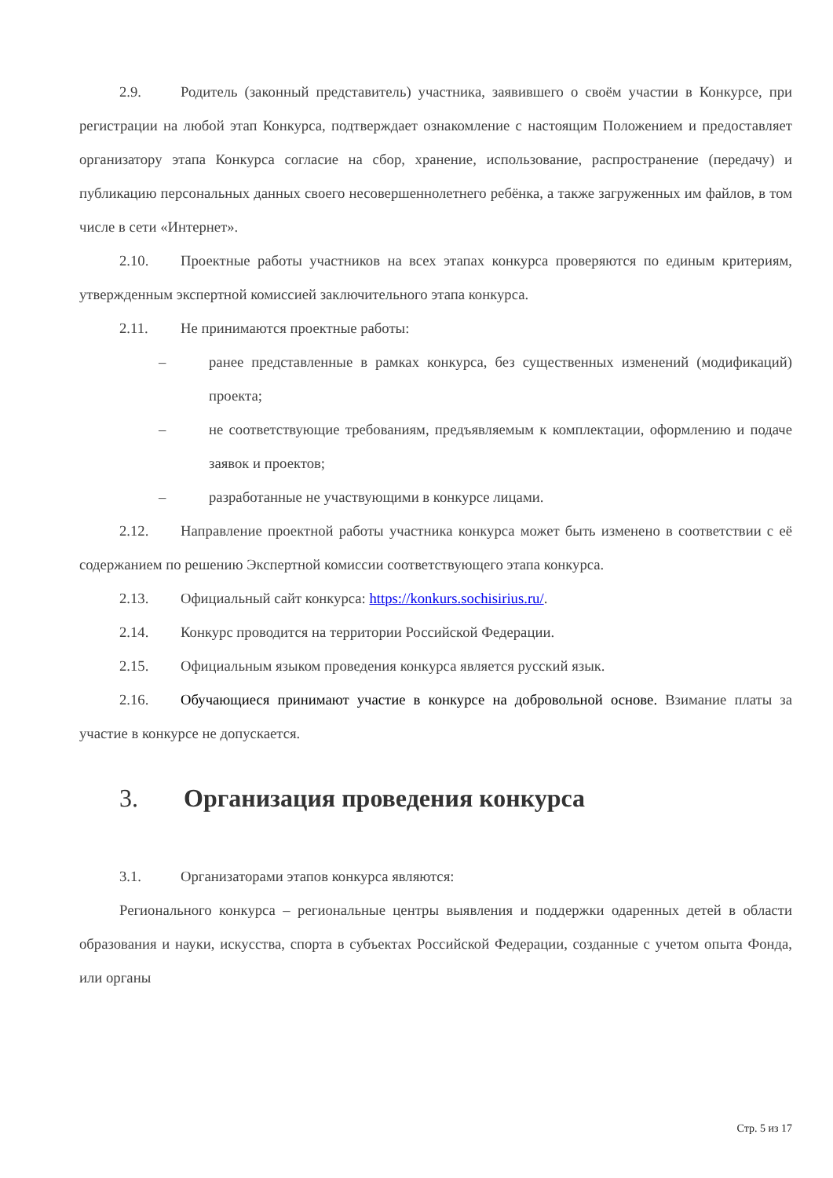2.9. Родитель (законный представитель) участника, заявившего о своём участии в Конкурсе, при регистрации на любой этап Конкурса, подтверждает ознакомление с настоящим Положением и предоставляет организатору этапа Конкурса согласие на сбор, хранение, использование, распространение (передачу) и публикацию персональных данных своего несовершеннолетнего ребёнка, а также загруженных им файлов, в том числе в сети «Интернет».
2.10. Проектные работы участников на всех этапах конкурса проверяются по единым критериям, утвержденным экспертной комиссией заключительного этапа конкурса.
2.11. Не принимаются проектные работы:
– ранее представленные в рамках конкурса, без существенных изменений (модификаций) проекта;
– не соответствующие требованиям, предъявляемым к комплектации, оформлению и подаче заявок и проектов;
– разработанные не участвующими в конкурсе лицами.
2.12. Направление проектной работы участника конкурса может быть изменено в соответствии с её содержанием по решению Экспертной комиссии соответствующего этапа конкурса.
2.13. Официальный сайт конкурса: https://konkurs.sochisirius.ru/.
2.14. Конкурс проводится на территории Российской Федерации.
2.15. Официальным языком проведения конкурса является русский язык.
2.16. Обучающиеся принимают участие в конкурсе на добровольной основе. Взимание платы за участие в конкурсе не допускается.
3. Организация проведения конкурса
3.1. Организаторами этапов конкурса являются:
Регионального конкурса – региональные центры выявления и поддержки одаренных детей в области образования и науки, искусства, спорта в субъектах Российской Федерации, созданные с учетом опыта Фонда, или органы
Стр. 5 из 17